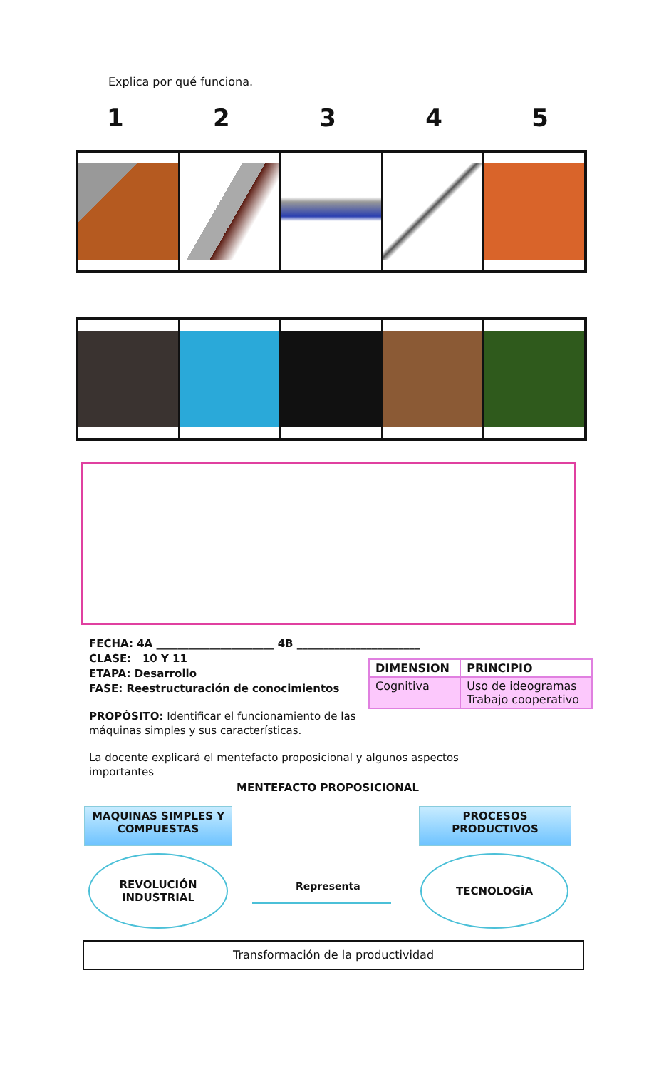Explica por qué funciona.
12345
FECHA: 4A ______________________ 4B _______________________
CLASE: 10 Y 11
ETAPA: Desarrollo
FASE: Reestructuración de conocimientos
PROPÓSITO: Identificar el funcionamiento de las máquinas simples y sus características.
La docente explicará el mentefacto proposicional y algunos aspectos importantes
| DIMENSION | PRINCIPIO |
| --- | --- |
| Cognitiva | Uso de ideogramas Trabajo cooperativo |
MENTEFACTO PROPOSICIONAL
MAQUINAS SIMPLES Y
COMPUESTAS
PROCESOS
PRODUCTIVOS
REVOLUCIÓN
INDUSTRIAL
Representa
TECNOLOGÍA
Transformación de la productividad